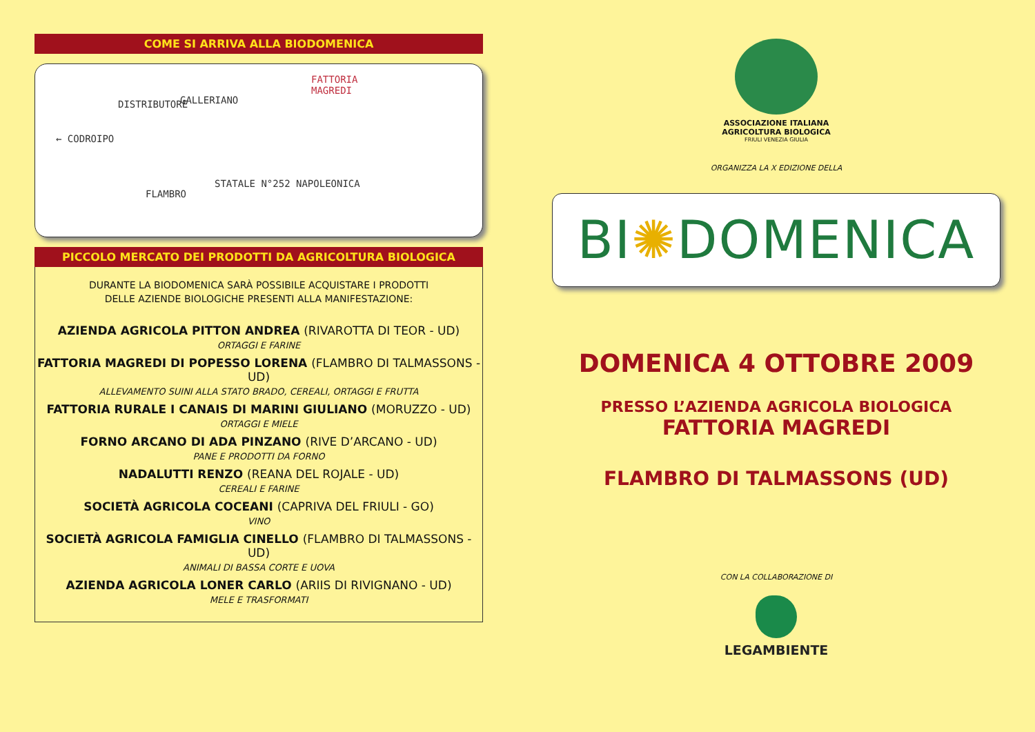COME SI ARRIVA ALLA BIODOMENICA
FATTORIA
MAGREDI
GALLERIANO DISTRIBUTORE
← CODROIPO
FLAMBRO
STATALE N°252 NAPOLEONICA
PICCOLO MERCATO DEI PRODOTTI DA AGRICOLTURA BIOLOGICA
DURANTE LA BIODOMENICA SARÀ POSSIBILE ACQUISTARE I PRODOTTI
DELLE AZIENDE BIOLOGICHE PRESENTI ALLA MANIFESTAZIONE:
AZIENDA AGRICOLA PITTON ANDREA (RIVAROTTA DI TEOR - UD)
ORTAGGI E FARINE
FATTORIA MAGREDI DI POPESSO LORENA (FLAMBRO DI TALMASSONS - UD)
ALLEVAMENTO SUINI ALLA STATO BRADO, CEREALI, ORTAGGI E FRUTTA
FATTORIA RURALE I CANAIS DI MARINI GIULIANO (MORUZZO - UD)
ORTAGGI E MIELE
FORNO ARCANO DI ADA PINZANO (RIVE D’ARCANO - UD)
PANE E PRODOTTI DA FORNO
NADALUTTI RENZO (REANA DEL ROJALE - UD)
CEREALI E FARINE
SOCIETÀ AGRICOLA COCEANI (CAPRIVA DEL FRIULI - GO)
VINO
SOCIETÀ AGRICOLA FAMIGLIA CINELLO (FLAMBRO DI TALMASSONS - UD)
ANIMALI DI BASSA CORTE E UOVA
AZIENDA AGRICOLA LONER CARLO (ARIIS DI RIVIGNANO - UD)
MELE E TRASFORMATI
ASSOCIAZIONE ITALIANA
AGRICOLTURA BIOLOGICA
FRIULI VENEZIA GIULIA
ORGANIZZA LA X EDIZIONE DELLA
BI✺DOMENICA
DOMENICA 4 OTTOBRE 2009
PRESSO L’AZIENDA AGRICOLA BIOLOGICA
FATTORIA MAGREDI
FLAMBRO DI TALMASSONS (UD)
CON LA COLLABORAZIONE DI
LEGAMBIENTE